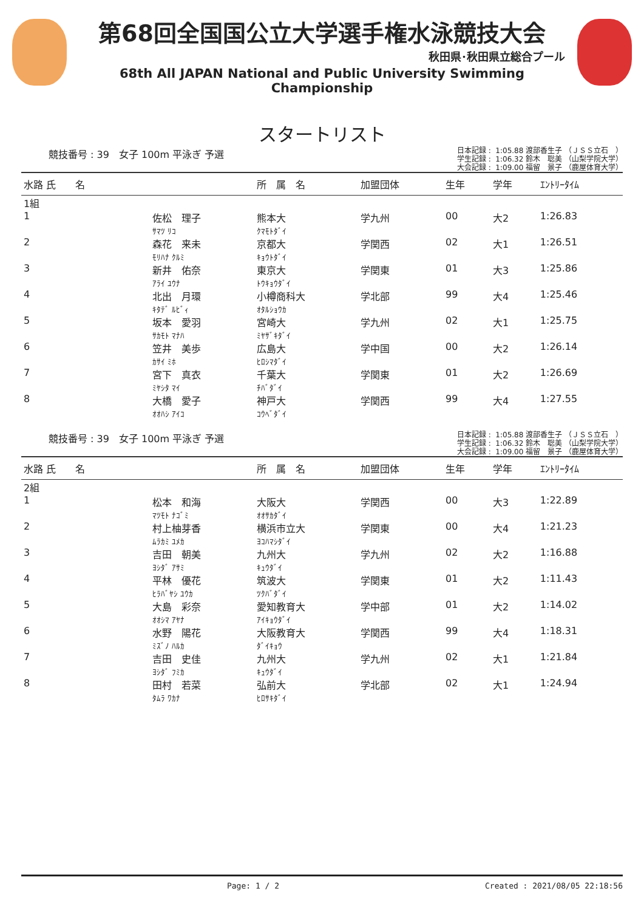第68回全国国公立大学選手権水泳競技大会
秋田県･秋田県立総合プール
68th All JAPAN National and Public University Swimming Championship
スタートリスト
競技番号 : 39　女子 100m 平泳ぎ 予選
日本記録 : 1:05.88 渡部香生子 （ＪＳＳ立石　） 学生記録 : 1:06.32 鈴木　聡美 （山梨学院大学） 大会記録 : 1:09.00 福留　景子 （鹿屋体育大学）
| 水路 氏 名 | | 所 属 名 | 加盟団体 | 生年 | 学年 | ｴﾝﾄﾘｰﾀｲﾑ |
| --- | --- | --- | --- | --- | --- | --- |
| 1組 | | | | | | |
| 1 | 佐松 理子 ｻﾏﾂ ﾘｺ | 熊本大 ｸﾏﾓﾄﾀﾞｲ | 学九州 | 00 | 大2 | 1:26.83 |
| 2 | 森花 来未 ﾓﾘﾊﾅ ｸﾙﾐ | 京都大 ｷｮｳﾄﾀﾞｲ | 学関西 | 02 | 大1 | 1:26.51 |
| 3 | 新井 佑奈 ｱﾗｲ ﾕｳﾅ | 東京大 ﾄｳｷｮｳﾀﾞｲ | 学関東 | 01 | 大3 | 1:25.86 |
| 4 | 北出 月環 ｷﾀﾃﾞ ﾙﾋﾞｨ | 小樽商科大 ｵﾀﾙｼｮｳｶ | 学北部 | 99 | 大4 | 1:25.46 |
| 5 | 坂本 愛羽 ｻｶﾓﾄ ﾏﾅﾊ | 宮崎大 ﾐﾔｻﾞｷﾀﾞｲ | 学九州 | 02 | 大1 | 1:25.75 |
| 6 | 笠井 美歩 ｶｻｲ ﾐﾎ | 広島大 ﾋﾛｼﾏﾀﾞｲ | 学中国 | 00 | 大2 | 1:26.14 |
| 7 | 宮下 真衣 ﾐﾔｼﾀ ﾏｲ | 千葉大 ﾁﾊﾞﾀﾞｲ | 学関東 | 01 | 大2 | 1:26.69 |
| 8 | 大橋 愛子 ｵｵﾊｼ ｱｲｺ | 神戸大 ｺｳﾍﾞﾀﾞｲ | 学関西 | 99 | 大4 | 1:27.55 |
競技番号 : 39　女子 100m 平泳ぎ 予選
日本記録 : 1:05.88 渡部香生子 （ＪＳＳ立石　） 学生記録 : 1:06.32 鈴木　聡美 （山梨学院大学） 大会記録 : 1:09.00 福留　景子 （鹿屋体育大学）
| 水路 氏 名 | | 所 属 名 | 加盟団体 | 生年 | 学年 | ｴﾝﾄﾘｰﾀｲﾑ |
| --- | --- | --- | --- | --- | --- | --- |
| 2組 | | | | | | |
| 1 | 松本 和海 ﾏﾂﾓﾄ ﾅｺﾞﾐ | 大阪大 ｵｵｻｶﾀﾞｲ | 学関西 | 00 | 大3 | 1:22.89 |
| 2 | 村上柚芽香 ﾑﾗｶﾐ ﾕﾒｶ | 横浜市立大 ﾖｺﾊﾏｼﾀﾞｲ | 学関東 | 00 | 大4 | 1:21.23 |
| 3 | 吉田 朝美 ﾖｼﾀﾞ ｱｻﾐ | 九州大 ｷｭｳﾀﾞｲ | 学九州 | 02 | 大2 | 1:16.88 |
| 4 | 平林 優花 ﾋﾗﾊﾞﾔｼ ﾕｳｶ | 筑波大 ﾂｸﾊﾞﾀﾞｲ | 学関東 | 01 | 大2 | 1:11.43 |
| 5 | 大島 彩奈 ｵｵｼﾏ ｱﾔﾅ | 愛知教育大 ｱｲｷｮｳﾀﾞｲ | 学中部 | 01 | 大2 | 1:14.02 |
| 6 | 水野 陽花 ﾐｽﾞﾉ ﾊﾙｶ | 大阪教育大 ﾀﾞｲｷｮｳ | 学関西 | 99 | 大4 | 1:18.31 |
| 7 | 吉田 史佳 ﾖｼﾀﾞ ﾌﾐｶ | 九州大 ｷｭｳﾀﾞｲ | 学九州 | 02 | 大1 | 1:21.84 |
| 8 | 田村 若菜 ﾀﾑﾗ ﾜｶﾅ | 弘前大 ﾋﾛｻｷﾀﾞｲ | 学北部 | 02 | 大1 | 1:24.94 |
Page: 1 / 2 Created : 2021/08/05 22:18:56